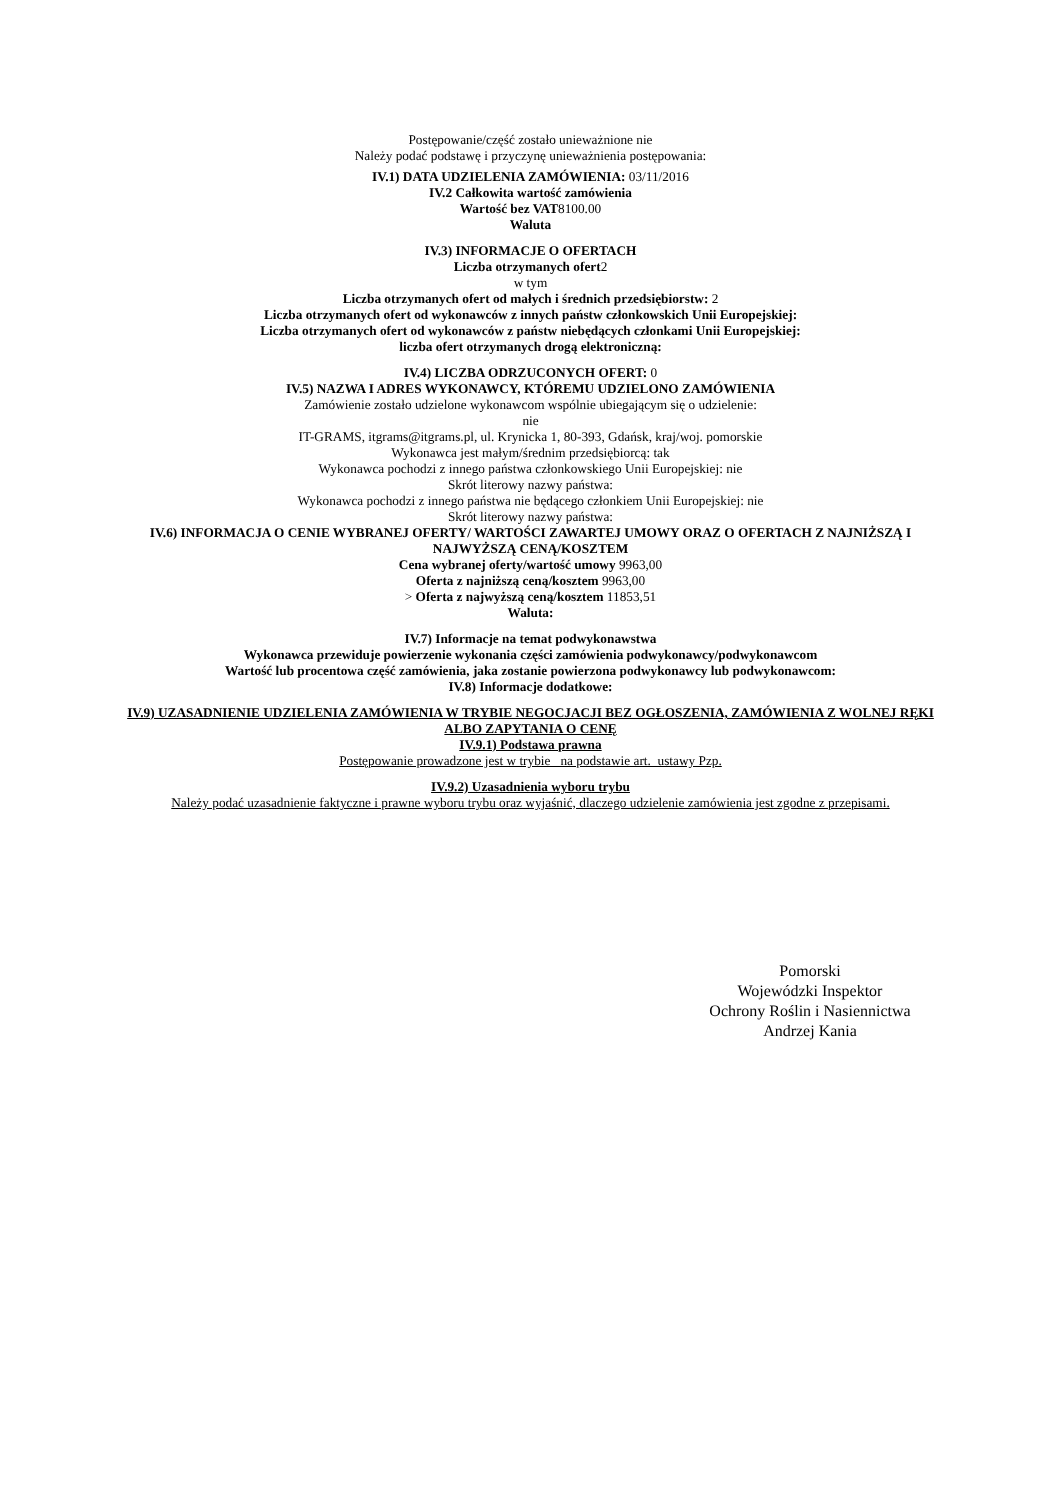Postępowanie/część zostało unieważnione nie
Należy podać podstawę i przyczynę unieważnienia postępowania:
IV.1) DATA UDZIELENIA ZAMÓWIENIA: 03/11/2016
IV.2 Całkowita wartość zamówienia
Wartość bez VAT8100.00
Waluta
IV.3) INFORMACJE O OFERTACH
Liczba otrzymanych ofert2
w tym
Liczba otrzymanych ofert od małych i średnich przedsiębiorstw: 2
Liczba otrzymanych ofert od wykonawców z innych państw członkowskich Unii Europejskiej:
Liczba otrzymanych ofert od wykonawców z państw niebędących członkami Unii Europejskiej:
liczba ofert otrzymanych drogą elektroniczną:
IV.4) LICZBA ODRZUCONYCH OFERT: 0
IV.5) NAZWA I ADRES WYKONAWCY, KTÓREMU UDZIELONO ZAMÓWIENIA
Zamówienie zostało udzielone wykonawcom wspólnie ubiegającym się o udzielenie:
nie
IT-GRAMS, itgrams@itgrams.pl, ul. Krynicka 1, 80-393, Gdańsk, kraj/woj. pomorskie
Wykonawca jest małym/średnim przedsiębiorcą: tak
Wykonawca pochodzi z innego państwa członkowskiego Unii Europejskiej: nie
Skrót literowy nazwy państwa:
Wykonawca pochodzi z innego państwa nie będącego członkiem Unii Europejskiej: nie
Skrót literowy nazwy państwa:
IV.6) INFORMACJA O CENIE WYBRANEJ OFERTY/ WARTOŚCI ZAWARTEJ UMOWY ORAZ O OFERTACH Z NAJNIŻSZĄ I NAJWYŻSZĄ CENĄ/KOSZTEM
Cena wybranej oferty/wartość umowy 9963,00
Oferta z najniższą ceną/kosztem 9963,00
> Oferta z najwyższą ceną/kosztem 11853,51
Waluta:
IV.7) Informacje na temat podwykonawstwa
Wykonawca przewiduje powierzenie wykonania części zamówienia podwykonawcy/podwykonawcom
Wartość lub procentowa część zamówienia, jaka zostanie powierzona podwykonawcy lub podwykonawcom:
IV.8) Informacje dodatkowe:
IV.9) UZASADNIENIE UDZIELENIA ZAMÓWIENIA W TRYBIE NEGOCJACJI BEZ OGŁOSZENIA, ZAMÓWIENIA Z WOLNEJ RĘKI ALBO ZAPYTANIA O CENĘ
IV.9.1) Podstawa prawna
Postępowanie prowadzone jest w trybie na podstawie art. ustawy Pzp.
IV.9.2) Uzasadnienia wyboru trybu
Należy podać uzasadnienie faktyczne i prawne wyboru trybu oraz wyjaśnić, dlaczego udzielenie zamówienia jest zgodne z przepisami.
Pomorski
Wojewódzki Inspektor
Ochrony Roślin i Nasiennictwa
Andrzej Kania